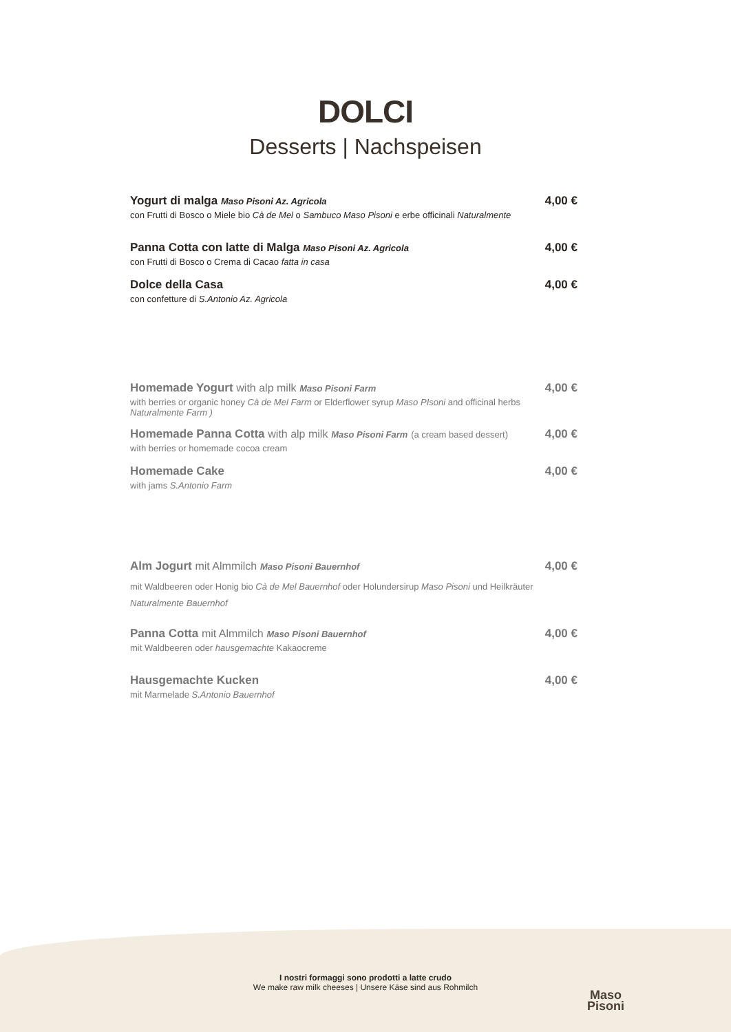DOLCI
Desserts | Nachspeisen
Yogurt di malga Maso Pisoni Az. Agricola
con Frutti di Bosco o Miele bio Cà de Mel o Sambuco Maso Pisoni e erbe officinali Naturalmente
4,00 €
Panna Cotta con latte di Malga Maso Pisoni Az. Agricola
con Frutti di Bosco o Crema di Cacao fatta in casa
4,00 €
Dolce della Casa
con confetture di S.Antonio Az. Agricola
4,00 €
Homemade Yogurt with alp milk Maso Pisoni Farm
with berries or organic honey Cà de Mel Farm or Elderflower syrup Maso PIsoni and officinal herbs
Naturalmente Farm )
4,00 €
Homemade Panna Cotta with alp milk Maso Pisoni Farm (a cream based dessert)
with berries or homemade cocoa cream
4,00 €
Homemade Cake
with jams S.Antonio Farm
4,00 €
Alm Jogurt mit Almmilch Maso Pisoni Bauernhof
mit Waldbeeren oder Honig bio Cà de Mel Bauernhof oder Holundersirup Maso Pisoni und Heilkräuter
Naturalmente Bauernhof
4,00 €
Panna Cotta mit Almmilch Maso Pisoni Bauernhof
mit Waldbeeren oder hausgemachte Kakaocreme
4,00 €
Hausgemachte Kucken
mit Marmelade S.Antonio Bauernhof
4,00 €
I nostri formaggi sono prodotti a latte crudo
We make raw milk cheeses | Unsere Käse sind aus Rohmilch
Maso
Pisoni